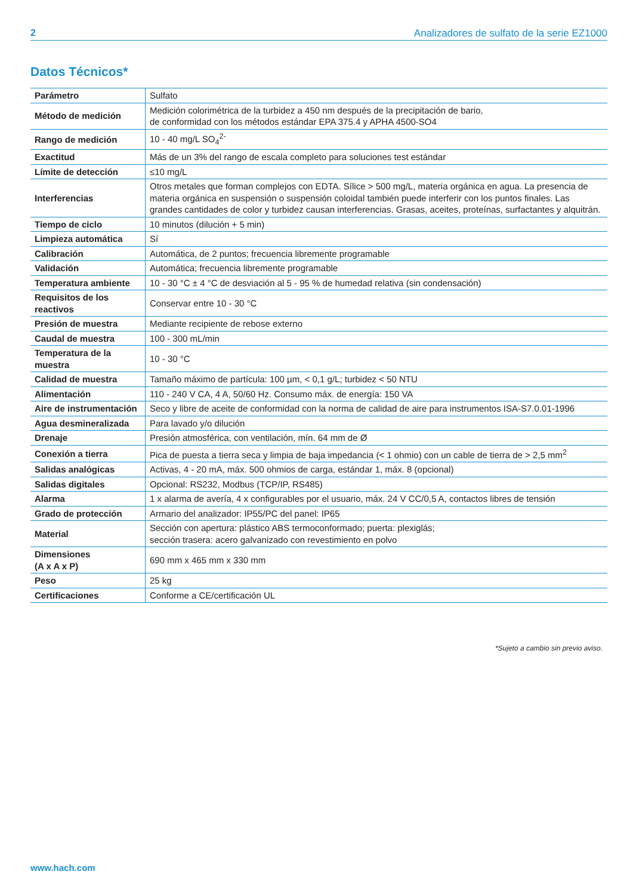2 Analizadores de sulfato de la serie EZ1000
Datos Técnicos*
| Parámetro | Sulfato |
| Método de medición | Medición colorimétrica de la turbidez a 450 nm después de la precipitación de bario, de conformidad con los métodos estándar EPA 375.4 y APHA 4500-SO4 |
| Rango de medición | 10 - 40 mg/L SO<sub>4</sub><sup>2-</sup> |
| Exactitud | Más de un 3% del rango de escala completo para soluciones test estándar |
| Límite de detección | ≤10 mg/L |
| Interferencias | Otros metales que forman complejos con EDTA. Sílice > 500 mg/L, materia orgánica en agua. La presencia de materia orgánica en suspensión o suspensión coloidal también puede interferir con los puntos finales. Las grandes cantidades de color y turbidez causan interferencias. Grasas, aceites, proteínas, surfactantes y alquitrán. |
| Tiempo de ciclo | 10 minutos (dilución + 5 min) |
| Limpieza automática | Sí |
| Calibración | Automática, de 2 puntos; frecuencia libremente programable |
| Validación | Automática; frecuencia libremente programable |
| Temperatura ambiente | 10 - 30 °C ± 4 °C de desviación al 5 - 95 % de humedad relativa (sin condensación) |
| Requisitos de los reactivos | Conservar entre 10 - 30 °C |
| Presión de muestra | Mediante recipiente de rebose externo |
| Caudal de muestra | 100 - 300 mL/min |
| Temperatura de la muestra | 10 - 30 °C |
| Calidad de muestra | Tamaño máximo de partícula: 100 µm, < 0,1 g/L; turbidez < 50 NTU |
| Alimentación | 110 - 240 V CA, 4 A, 50/60 Hz. Consumo máx. de energía: 150 VA |
| Aire de instrumentación | Seco y libre de aceite de conformidad con la norma de calidad de aire para instrumentos ISA-S7.0.01-1996 |
| Agua desmineralizada | Para lavado y/o dilución |
| Drenaje | Presión atmosférica, con ventilación, mín. 64 mm de Ø |
| Conexión a tierra | Pica de puesta a tierra seca y limpia de baja impedancia (< 1 ohmio) con un cable de tierra de > 2,5 mm<sup>2</sup> |
| Salidas analógicas | Activas, 4 - 20 mA, máx. 500 ohmios de carga, estándar 1, máx. 8 (opcional) |
| Salidas digitales | Opcional: RS232, Modbus (TCP/IP, RS485) |
| Alarma | 1 x alarma de avería, 4 x configurables por el usuario, máx. 24 V CC/0,5 A, contactos libres de tensión |
| Grado de protección | Armario del analizador: IP55/PC del panel: IP65 |
| Material | Sección con apertura: plástico ABS termoconformado; puerta: plexiglás; sección trasera: acero galvanizado con revestimiento en polvo |
| Dimensiones (A x A x P) | 690 mm x 465 mm x 330 mm |
| Peso | 25 kg |
| Certificaciones | Conforme a CE/certificación UL |
*Sujeto a cambio sin previo aviso.
www.hach.com